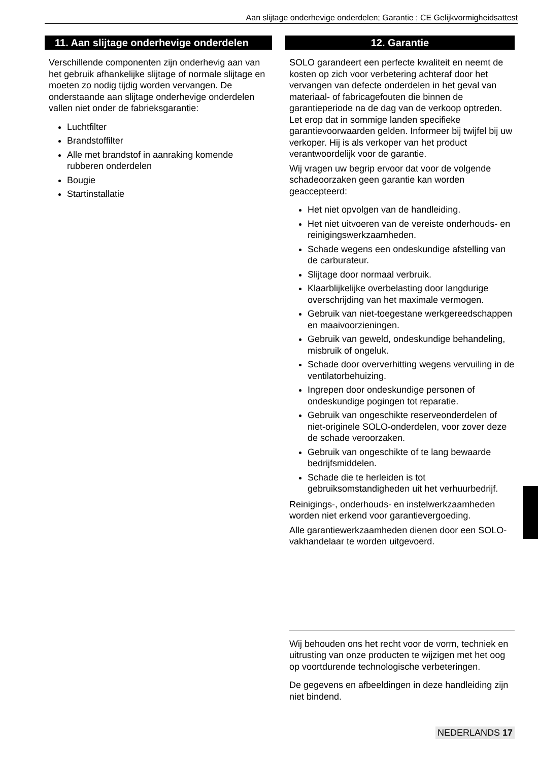Aan slijtage onderhevige onderdelen; Garantie ; CE Gelijkvormigheidsattest
11. Aan slijtage onderhevige onderdelen
Verschillende componenten zijn onderhevig aan van het gebruik afhankelijke slijtage of normale slijtage en moeten zo nodig tijdig worden vervangen. De onderstaande aan slijtage onderhevige onderdelen vallen niet onder de fabrieksgarantie:
Luchtfilter
Brandstoffilter
Alle met brandstof in aanraking komende rubberen onderdelen
Bougie
Startinstallatie
12. Garantie
SOLO garandeert een perfecte kwaliteit en neemt de kosten op zich voor verbetering achteraf door het vervangen van defecte onderdelen in het geval van materiaal- of fabricagefouten die binnen de garantieperiode na de dag van de verkoop optreden. Let erop dat in sommige landen specifieke garantievoorwaarden gelden. Informeer bij twijfel bij uw verkoper. Hij is als verkoper van het product verantwoordelijk voor de garantie.
Wij vragen uw begrip ervoor dat voor de volgende schadeoorzaken geen garantie kan worden geaccepteerd:
Het niet opvolgen van de handleiding.
Het niet uitvoeren van de vereiste onderhouds- en reinigingswerkzaamheden.
Schade wegens een ondeskundige afstelling van de carburateur.
Slijtage door normaal verbruik.
Klaarblijkelijke overbelasting door langdurige overschrijding van het maximale vermogen.
Gebruik van niet-toegestane werkgereedschappen en maaivoorzieningen.
Gebruik van geweld, ondeskundige behandeling, misbruik of ongeluk.
Schade door oververhitting wegens vervuiling in de ventilatorbehuizing.
Ingrepen door ondeskundige personen of ondeskundige pogingen tot reparatie.
Gebruik van ongeschikte reserveonderdelen of niet-originele SOLO-onderdelen, voor zover deze de schade veroorzaken.
Gebruik van ongeschikte of te lang bewaarde bedrijfsmiddelen.
Schade die te herleiden is tot gebruiksomstandigheden uit het verhuurbedrijf.
Reinigings-, onderhouds- en instelwerkzaamheden worden niet erkend voor garantievergoeding.
Alle garantiewerkzaamheden dienen door een SOLO-vakhandelaar te worden uitgevoerd.
Wij behouden ons het recht voor de vorm, techniek en uitrusting van onze producten te wijzigen met het oog op voortdurende technologische verbeteringen.
De gegevens en afbeeldingen in deze handleiding zijn niet bindend.
NEDERLANDS 17